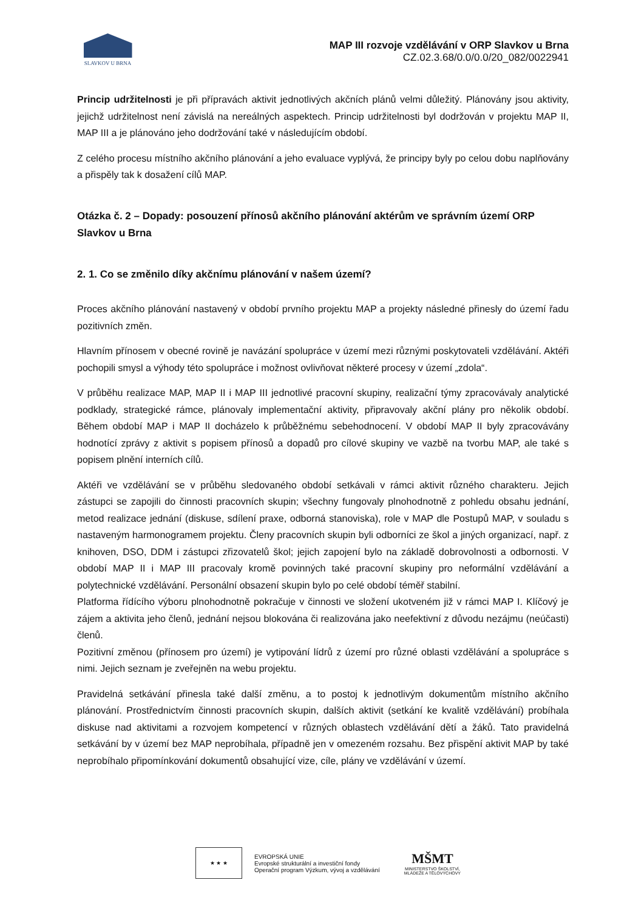SLAVKOV U BRNA
MAP III rozvoje vzdělávání v ORP Slavkov u Brna
CZ.02.3.68/0.0/0.0/20_082/0022941
Princip udržitelnosti je při přípravách aktivit jednotlivých akčních plánů velmi důležitý. Plánovány jsou aktivity, jejichž udržitelnost není závislá na nereálných aspektech. Princip udržitelnosti byl dodržován v projektu MAP II, MAP III a je plánováno jeho dodržování také v následujícím období.
Z celého procesu místního akčního plánování a jeho evaluace vyplývá, že principy byly po celou dobu naplňovány a přispěly tak k dosažení cílů MAP.
Otázka č. 2 – Dopady: posouzení přínosů akčního plánování aktérům ve správním území ORP Slavkov u Brna
2. 1. Co se změnilo díky akčnímu plánování v našem území?
Proces akčního plánování nastavený v období prvního projektu MAP a projekty následné přinesly do území řadu pozitivních změn.
Hlavním přínosem v obecné rovině je navázání spolupráce v území mezi různými poskytovateli vzdělávání. Aktéři pochopili smysl a výhody této spolupráce i možnost ovlivňovat některé procesy v území „zdola“.
V průběhu realizace MAP, MAP II i MAP III jednotlivé pracovní skupiny, realizační týmy zpracovávaly analytické podklady, strategické rámce, plánovaly implementační aktivity, připravovaly akční plány pro několik období. Během období MAP i MAP II docházelo k průběžnému sebehodnocení. V období MAP II byly zpracovávány hodnotící zprávy z aktivit s popisem přínosů a dopadů pro cílové skupiny ve vazbě na tvorbu MAP, ale také s popisem plnění interních cílů.
Aktéři ve vzdělávání se v průběhu sledovaného období setkávali v rámci aktivit různého charakteru. Jejich zástupci se zapojili do činnosti pracovních skupin; všechny fungovaly plnohodnotně z pohledu obsahu jednání, metod realizace jednání (diskuse, sdílení praxe, odborná stanoviska), role v MAP dle Postupů MAP, v souladu s nastaveným harmonogramem projektu. Členy pracovních skupin byli odborníci ze škol a jiných organizací, např. z knihoven, DSO, DDM i zástupci zřizovatelů škol; jejich zapojení bylo na základě dobrovolnosti a odbornosti. V období MAP II i MAP III pracovaly kromě povinných také pracovní skupiny pro neformální vzdělávání a polytechnické vzdělávání. Personální obsazení skupin bylo po celé období téměř stabilní.
Platforma řídícího výboru plnohodnotně pokračuje v činnosti ve složení ukotveném již v rámci MAP I. Klíčový je zájem a aktivita jeho členů, jednání nejsou blokována či realizována jako neefektivní z důvodu nezájmu (neúčasti) členů.
Pozitivní změnou (přínosem pro území) je vytipování lídrů z území pro různé oblasti vzdělávání a spolupráce s nimi. Jejich seznam je zveřejněn na webu projektu.
Pravidelná setkávání přinesla také další změnu, a to postoj k jednotlivým dokumentům místního akčního plánování. Prostřednictvím činnosti pracovních skupin, dalších aktivit (setkání ke kvalitě vzdělávání) probíhala diskuse nad aktivitami a rozvojem kompetencí v různých oblastech vzdělávání dětí a žáků. Tato pravidelná setkávání by v území bez MAP neprobíhala, případně jen v omezeném rozsahu. Bez přispění aktivit MAP by také neprobíhalo připomínkování dokumentů obsahující vize, cíle, plány ve vzdělávání v území.
★ ★ ★
EVROPSKÁ UNIE
Evropské strukturální a investiční fondy
Operační program Výzkum, vývoj a vzdělávání
MŠMT
MINISTERSTVO ŠKOLSTVÍ,
MLÁDEŽE A TĚLOVÝCHOVY